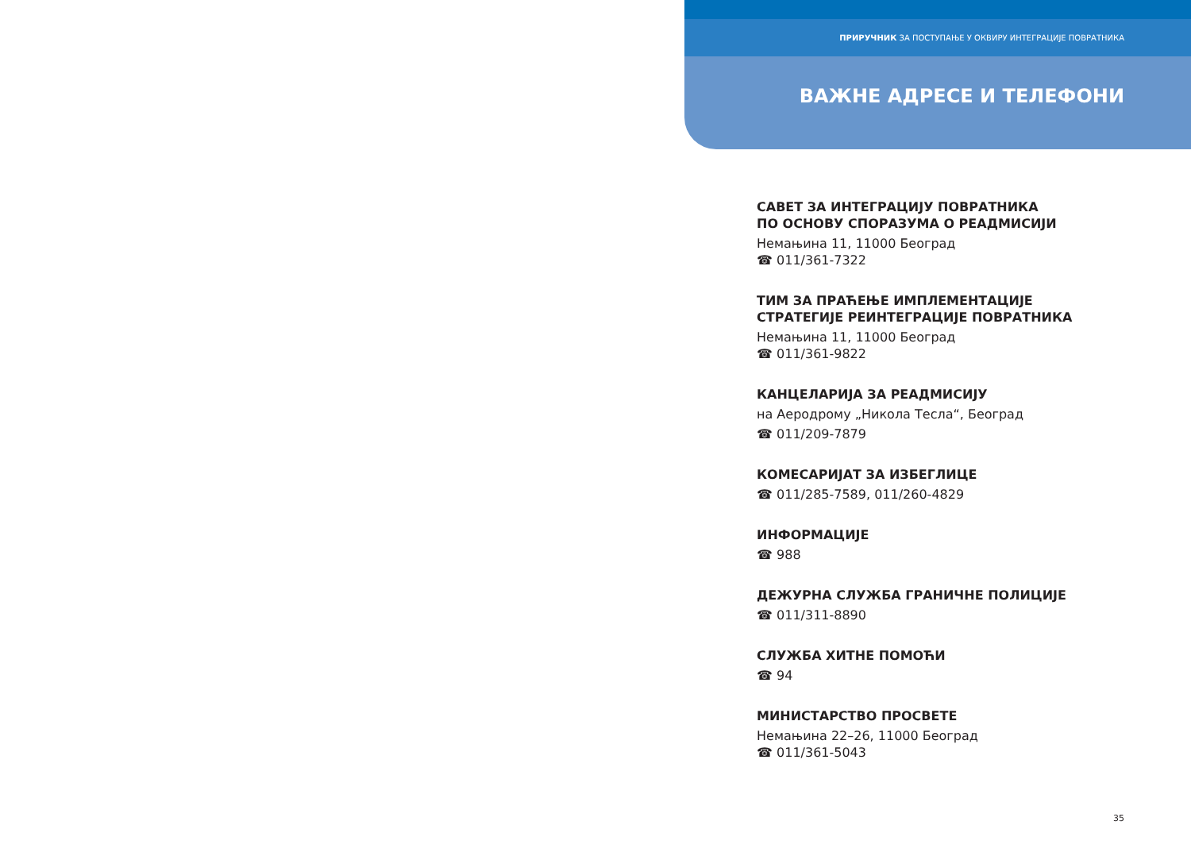ПРИРУЧНИК ЗА ПОСТУПАЊЕ У ОКВИРУ ИНТЕГРАЦИЈЕ ПОВРАТНИКА
ВАЖНЕ АДРЕСЕ И ТЕЛЕФОНИ
САВЕТ ЗА ИНТЕГРАЦИЈУ ПОВРАТНИКА
ПО ОСНОВУ СПОРАЗУМА О РЕАДМИСИЈИ
Немањина 11, 11000 Београд
☎ 011/361-7322
ТИМ ЗА ПРАЋЕЊЕ ИМПЛЕМЕНТАЦИЈЕ
СТРАТЕГИЈЕ РЕИНТЕГРАЦИЈЕ ПОВРАТНИКА
Немањина 11, 11000 Београд
☎ 011/361-9822
КАНЦЕЛАРИЈА ЗА РЕАДМИСИЈУ
на Аеродрому „Никола Тесла“, Београд
☎ 011/209-7879
КОМЕСАРИЈАТ ЗА ИЗБЕГЛИЦЕ
☎ 011/285-7589, 011/260-4829
ИНФОРМАЦИЈЕ
☎ 988
ДЕЖУРНА СЛУЖБА ГРАНИЧНЕ ПОЛИЦИЈЕ
☎ 011/311-8890
СЛУЖБА ХИТНЕ ПОМОЋИ
☎ 94
МИНИСТАРСТВО ПРОСВЕТЕ
Немањина 22–26, 11000 Београд
☎ 011/361-5043
35